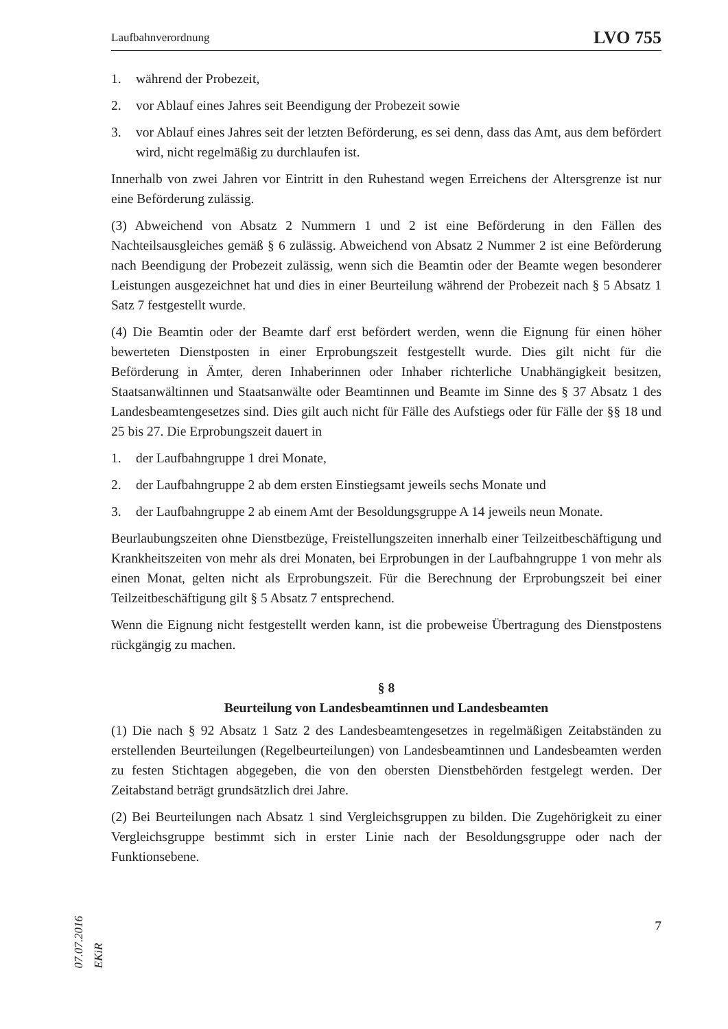Laufbahnverordnung LVO 755
1. während der Probezeit,
2. vor Ablauf eines Jahres seit Beendigung der Probezeit sowie
3. vor Ablauf eines Jahres seit der letzten Beförderung, es sei denn, dass das Amt, aus dem befördert wird, nicht regelmäßig zu durchlaufen ist.
Innerhalb von zwei Jahren vor Eintritt in den Ruhestand wegen Erreichens der Altersgrenze ist nur eine Beförderung zulässig.
(3) Abweichend von Absatz 2 Nummern 1 und 2 ist eine Beförderung in den Fällen des Nachteilsausgleiches gemäß § 6 zulässig. Abweichend von Absatz 2 Nummer 2 ist eine Beförderung nach Beendigung der Probezeit zulässig, wenn sich die Beamtin oder der Beamte wegen besonderer Leistungen ausgezeichnet hat und dies in einer Beurteilung während der Probezeit nach § 5 Absatz 1 Satz 7 festgestellt wurde.
(4) Die Beamtin oder der Beamte darf erst befördert werden, wenn die Eignung für einen höher bewerteten Dienstposten in einer Erprobungszeit festgestellt wurde. Dies gilt nicht für die Beförderung in Ämter, deren Inhaberinnen oder Inhaber richterliche Unabhängigkeit besitzen, Staatsanwältinnen und Staatsanwälte oder Beamtinnen und Beamte im Sinne des § 37 Absatz 1 des Landesbeamtengesetzes sind. Dies gilt auch nicht für Fälle des Aufstiegs oder für Fälle der §§ 18 und 25 bis 27. Die Erprobungszeit dauert in
1. der Laufbahngruppe 1 drei Monate,
2. der Laufbahngruppe 2 ab dem ersten Einstiegsamt jeweils sechs Monate und
3. der Laufbahngruppe 2 ab einem Amt der Besoldungsgruppe A 14 jeweils neun Monate.
Beurlaubungszeiten ohne Dienstbezüge, Freistellungszeiten innerhalb einer Teilzeitbeschäftigung und Krankheitszeiten von mehr als drei Monaten, bei Erprobungen in der Laufbahngruppe 1 von mehr als einen Monat, gelten nicht als Erprobungszeit. Für die Berechnung der Erprobungszeit bei einer Teilzeitbeschäftigung gilt § 5 Absatz 7 entsprechend.
Wenn die Eignung nicht festgestellt werden kann, ist die probeweise Übertragung des Dienstpostens rückgängig zu machen.
§ 8
Beurteilung von Landesbeamtinnen und Landesbeamten
(1) Die nach § 92 Absatz 1 Satz 2 des Landesbeamtengesetzes in regelmäßigen Zeitabständen zu erstellenden Beurteilungen (Regelbeurteilungen) von Landesbeamtinnen und Landesbeamten werden zu festen Stichtagen abgegeben, die von den obersten Dienstbehörden festgelegt werden. Der Zeitabstand beträgt grundsätzlich drei Jahre.
(2) Bei Beurteilungen nach Absatz 1 sind Vergleichsgruppen zu bilden. Die Zugehörigkeit zu einer Vergleichsgruppe bestimmt sich in erster Linie nach der Besoldungsgruppe oder nach der Funktionsebene.
7
07.07.2016 EKiR